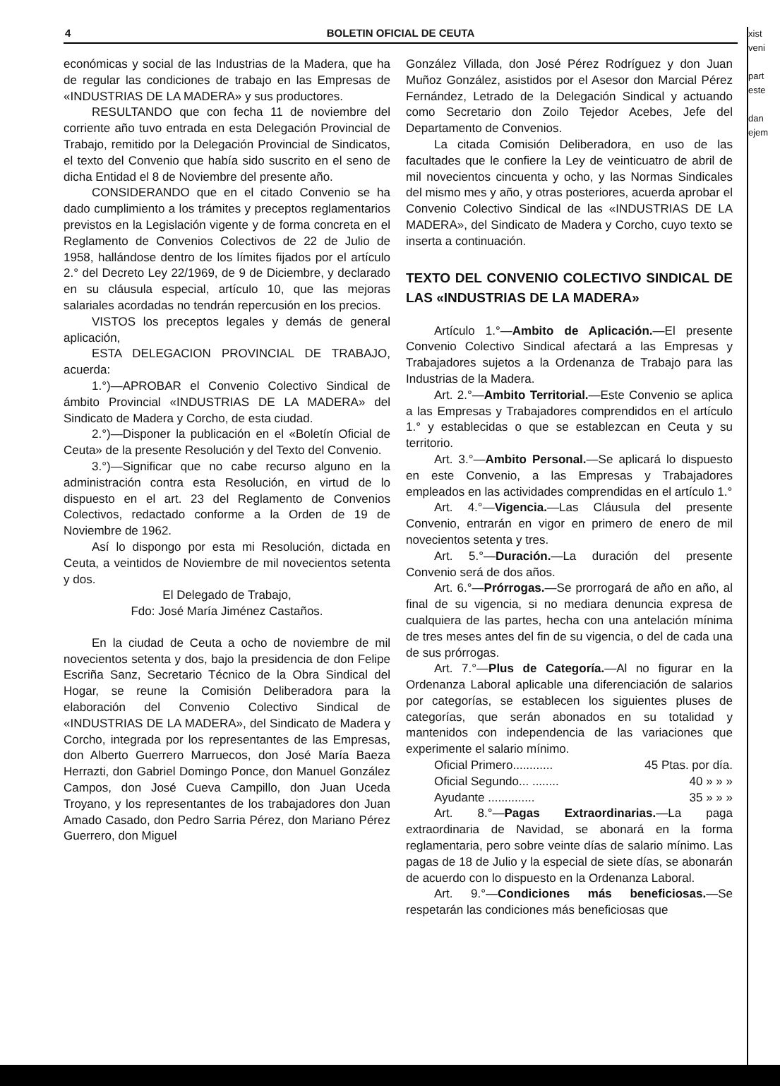4
BOLETIN OFICIAL DE CEUTA
económicas y social de las Industrias de la Madera, que ha de regular las condiciones de trabajo en las Empresas de «INDUSTRIAS DE LA MADERA» y sus productores.
RESULTANDO que con fecha 11 de noviembre del corriente año tuvo entrada en esta Delegación Provincial de Trabajo, remitido por la Delegación Provincial de Sindicatos, el texto del Convenio que había sido suscrito en el seno de dicha Entidad el 8 de Noviembre del presente año.
CONSIDERANDO que en el citado Convenio se ha dado cumplimiento a los trámites y preceptos reglamentarios previstos en la Legislación vigente y de forma concreta en el Reglamento de Convenios Colectivos de 22 de Julio de 1958, hallándose dentro de los límites fijados por el artículo 2.° del Decreto Ley 22/1969, de 9 de Diciembre, y declarado en su cláusula especial, artículo 10, que las mejoras salariales acordadas no tendrán repercusión en los precios.
VISTOS los preceptos legales y demás de general aplicación,
ESTA DELEGACION PROVINCIAL DE TRABAJO, acuerda:
1.°)—APROBAR el Convenio Colectivo Sindical de ámbito Provincial «INDUSTRIAS DE LA MADERA» del Sindicato de Madera y Corcho, de esta ciudad.
2.°)—Disponer la publicación en el «Boletín Oficial de Ceuta» de la presente Resolución y del Texto del Convenio.
3.°)—Significar que no cabe recurso alguno en la administración contra esta Resolución, en virtud de lo dispuesto en el art. 23 del Reglamento de Convenios Colectivos, redactado conforme a la Orden de 19 de Noviembre de 1962.
Así lo dispongo por esta mi Resolución, dictada en Ceuta, a veintidos de Noviembre de mil novecientos setenta y dos.
El Delegado de Trabajo,
Fdo: José María Jiménez Castaños.
En la ciudad de Ceuta a ocho de noviembre de mil novecientos setenta y dos, bajo la presidencia de don Felipe Escriña Sanz, Secretario Técnico de la Obra Sindical del Hogar, se reune la Comisión Deliberadora para la elaboración del Convenio Colectivo Sindical de «INDUSTRIAS DE LA MADERA», del Sindicato de Madera y Corcho, integrada por los representantes de las Empresas, don Alberto Guerrero Marruecos, don José María Baeza Herrazti, don Gabriel Domingo Ponce, don Manuel González Campos, don José Cueva Campillo, don Juan Uceda Troyano, y los representantes de los trabajadores don Juan Amado Casado, don Pedro Sarria Pérez, don Mariano Pérez Guerrero, don Miguel
González Villada, don José Pérez Rodríguez y don Juan Muñoz González, asistidos por el Asesor don Marcial Pérez Fernández, Letrado de la Delegación Sindical y actuando como Secretario don Zoilo Tejedor Acebes, Jefe del Departamento de Convenios.
La citada Comisión Deliberadora, en uso de las facultades que le confiere la Ley de veinticuatro de abril de mil novecientos cincuenta y ocho, y las Normas Sindicales del mismo mes y año, y otras posteriores, acuerda aprobar el Convenio Colectivo Sindical de las «INDUSTRIAS DE LA MADERA», del Sindicato de Madera y Corcho, cuyo texto se inserta a continuación.
TEXTO DEL CONVENIO COLECTIVO SINDICAL DE LAS «INDUSTRIAS DE LA MADERA»
Artículo 1.°—Ambito de Aplicación.—El presente Convenio Colectivo Sindical afectará a las Empresas y Trabajadores sujetos a la Ordenanza de Trabajo para las Industrias de la Madera.
Art. 2.°—Ambito Territorial.—Este Convenio se aplica a las Empresas y Trabajadores comprendidos en el artículo 1.° y establecidas o que se establezcan en Ceuta y su territorio.
Art. 3.°—Ambito Personal.—Se aplicará lo dispuesto en este Convenio, a las Empresas y Trabajadores empleados en las actividades comprendidas en el artículo 1.°
Art. 4.°—Vigencia.—Las Cláusula del presente Convenio, entrarán en vigor en primero de enero de mil novecientos setenta y tres.
Art. 5.°—Duración.—La duración del presente Convenio será de dos años.
Art. 6.°—Prórrogas.—Se prorrogará de año en año, al final de su vigencia, si no mediara denuncia expresa de cualquiera de las partes, hecha con una antelación mínima de tres meses antes del fin de su vigencia, o del de cada una de sus prórrogas.
Art. 7.°—Plus de Categoría.—Al no figurar en la Ordenanza Laboral aplicable una diferenciación de salarios por categorías, se establecen los siguientes pluses de categorías, que serán abonados en su totalidad y mantenidos con independencia de las variaciones que experimente el salario mínimo.
Oficial Primero............ 45 Ptas. por día.
Oficial Segundo... ........ 40 » » »
Ayudante .............. 35 » » »
Art. 8.°—Pagas Extraordinarias.—La paga extraordinaria de Navidad, se abonará en la forma reglamentaria, pero sobre veinte días de salario mínimo. Las pagas de 18 de Julio y la especial de siete días, se abonarán de acuerdo con lo dispuesto en la Ordenanza Laboral.
Art. 9.°—Condiciones más beneficiosas.—Se respetarán las condiciones más beneficiosas que
xist
veni
part
este
dan
ejem